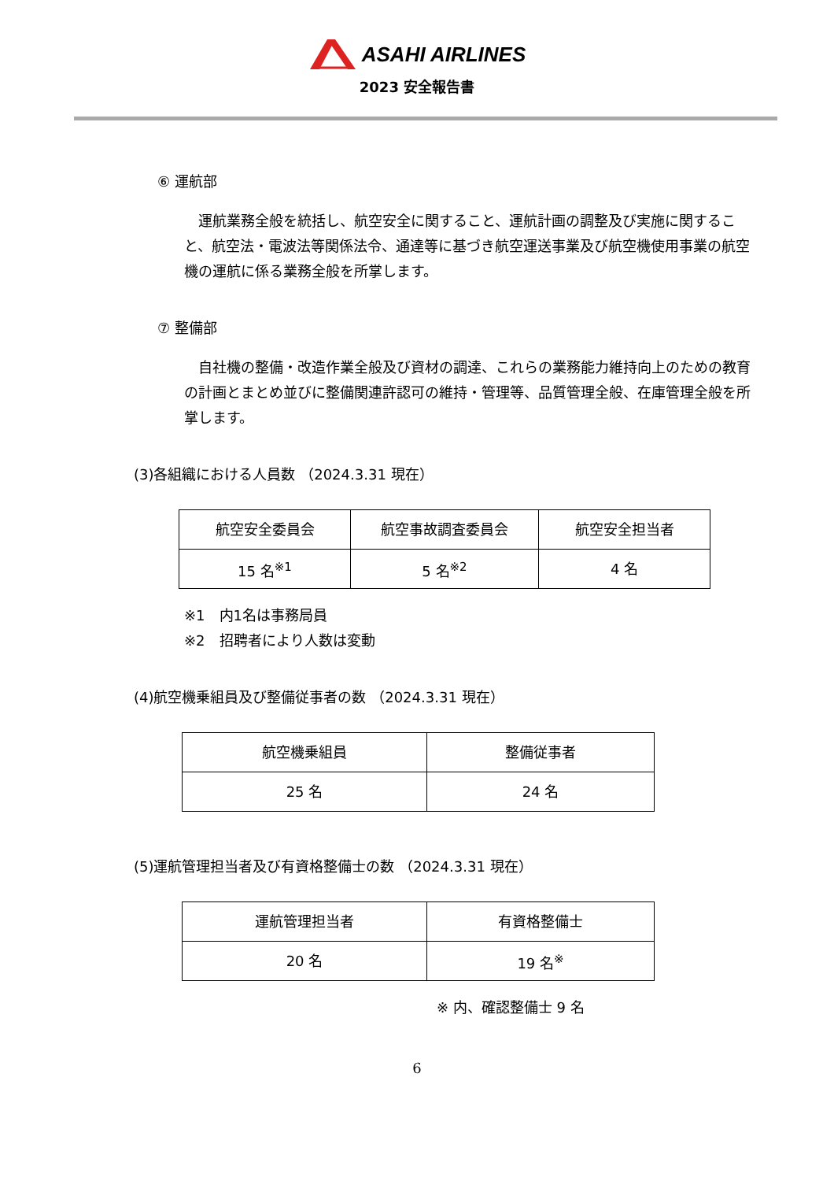ASAHI AIRLINES
2023 安全報告書
⑥ 運航部
　運航業務全般を統括し、航空安全に関すること、運航計画の調整及び実施に関すること、航空法・電波法等関係法令、通達等に基づき航空運送事業及び航空機使用事業の航空機の運航に係る業務全般を所掌します。
⑦ 整備部
　自社機の整備・改造作業全般及び資材の調達、これらの業務能力維持向上のための教育の計画とまとめ並びに整備関連許認可の維持・管理等、品質管理全般、在庫管理全般を所掌します。
(3)各組織における人員数 （2024.3.31 現在）
| 航空安全委員会 | 航空事故調査委員会 | 航空安全担当者 |
| 15 名<sup>※1</sup> | 5 名<sup>※2</sup> | 4 名 |
※1　内1名は事務局員
※2　招聘者により人数は変動
(4)航空機乗組員及び整備従事者の数 （2024.3.31 現在）
| 航空機乗組員 | 整備従事者 |
| 25 名 | 24 名 |
(5)運航管理担当者及び有資格整備士の数 （2024.3.31 現在）
| 運航管理担当者 | 有資格整備士 |
| 20 名 | 19 名<sup>※</sup> |
※ 内、確認整備士 9 名
6